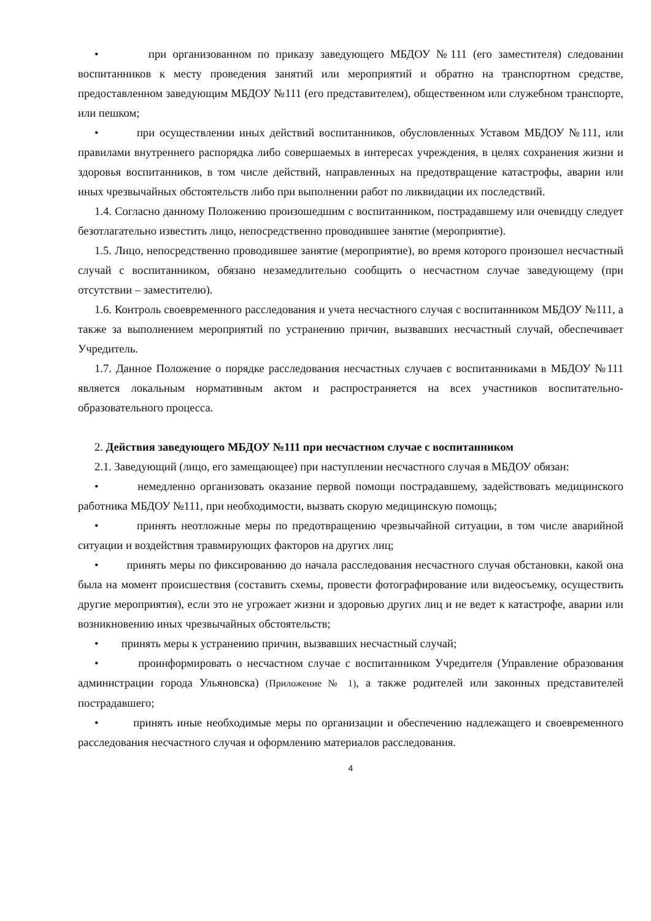• при организованном по приказу заведующего МБДОУ №111 (его заместителя) следовании воспитанников к месту проведения занятий или мероприятий и обратно на транспортном средстве, предоставленном заведующим МБДОУ №111 (его представителем), общественном или служебном транспорте, или пешком;
• при осуществлении иных действий воспитанников, обусловленных Уставом МБДОУ №111, или правилами внутреннего распорядка либо совершаемых в интересах учреждения, в целях сохранения жизни и здоровья воспитанников, в том числе действий, направленных на предотвращение катастрофы, аварии или иных чрезвычайных обстоятельств либо при выполнении работ по ликвидации их последствий.
1.4. Согласно данному Положению произошедшим с воспитанником, пострадавшему или очевидцу следует безотлагательно известить лицо, непосредственно проводившее занятие (мероприятие).
1.5. Лицо, непосредственно проводившее занятие (мероприятие), во время которого произошел несчастный случай с воспитанником, обязано незамедлительно сообщить о несчастном случае заведующему (при отсутствии – заместителю).
1.6. Контроль своевременного расследования и учета несчастного случая с воспитанником МБДОУ №111, а также за выполнением мероприятий по устранению причин, вызвавших несчастный случай, обеспечивает Учредитель.
1.7. Данное Положение о порядке расследования несчастных случаев с воспитанниками в МБДОУ №111 является локальным нормативным актом и распространяется на всех участников воспитательно-образовательного процесса.
2. Действия заведующего МБДОУ №111 при несчастном случае с воспитанником
2.1. Заведующий (лицо, его замещающее) при наступлении несчастного случая в МБДОУ обязан:
• немедленно организовать оказание первой помощи пострадавшему, задействовать медицинского работника МБДОУ №111, при необходимости, вызвать скорую медицинскую помощь;
• принять неотложные меры по предотвращению чрезвычайной ситуации, в том числе аварийной ситуации и воздействия травмирующих факторов на других лиц;
• принять меры по фиксированию до начала расследования несчастного случая обстановки, какой она была на момент происшествия (составить схемы, провести фотографирование или видеосъемку, осуществить другие мероприятия), если это не угрожает жизни и здоровью других лиц и не ведет к катастрофе, аварии или возникновению иных чрезвычайных обстоятельств;
• принять меры к устранению причин, вызвавших несчастный случай;
• проинформировать о несчастном случае с воспитанником Учредителя (Управление образования администрации города Ульяновска) (Приложение № 1), а также родителей или законных представителей пострадавшего;
• принять иные необходимые меры по организации и обеспечению надлежащего и своевременного расследования несчастного случая и оформлению материалов расследования.
4